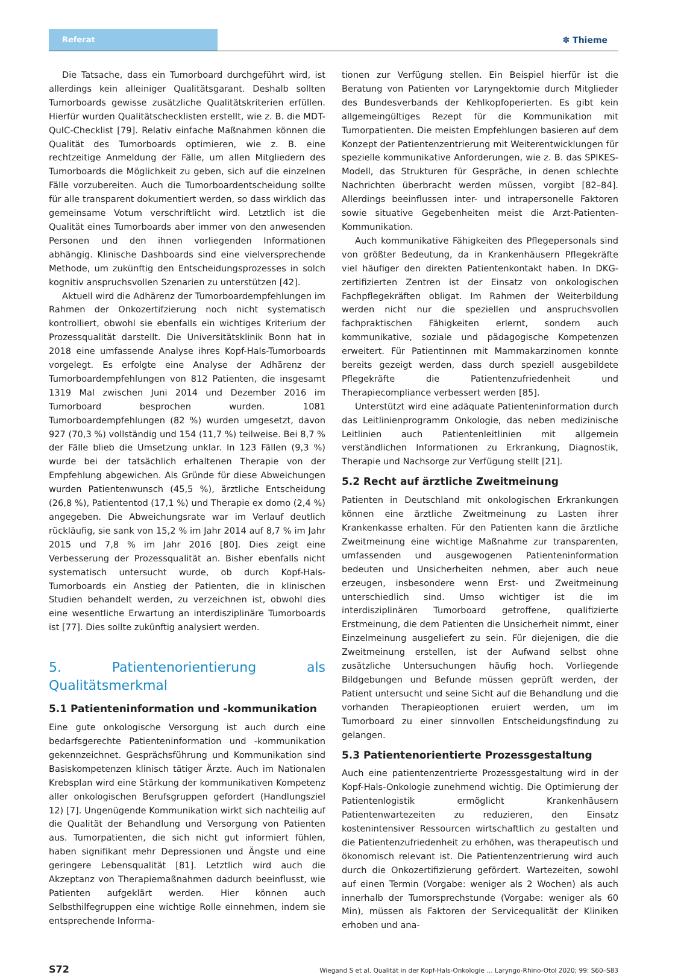Referat
✽ Thieme
Die Tatsache, dass ein Tumorboard durchgeführt wird, ist allerdings kein alleiniger Qualitätsgarant. Deshalb sollten Tumorboards gewisse zusätzliche Qualitätskriterien erfüllen. Hierfür wurden Qualitätschecklisten erstellt, wie z. B. die MDT-QuIC-Checklist [79]. Relativ einfache Maßnahmen können die Qualität des Tumorboards optimieren, wie z. B. eine rechtzeitige Anmeldung der Fälle, um allen Mitgliedern des Tumorboards die Möglichkeit zu geben, sich auf die einzelnen Fälle vorzubereiten. Auch die Tumorboardentscheidung sollte für alle transparent dokumentiert werden, so dass wirklich das gemeinsame Votum verschriftlicht wird. Letztlich ist die Qualität eines Tumorboards aber immer von den anwesenden Personen und den ihnen vorliegenden Informationen abhängig. Klinische Dashboards sind eine vielversprechende Methode, um zukünftig den Entscheidungsprozesses in solch kognitiv anspruchsvollen Szenarien zu unterstützen [42].
Aktuell wird die Adhärenz der Tumorboardempfehlungen im Rahmen der Onkozertifzierung noch nicht systematisch kontrolliert, obwohl sie ebenfalls ein wichtiges Kriterium der Prozessqualität darstellt. Die Universitätsklinik Bonn hat in 2018 eine umfassende Analyse ihres Kopf-Hals-Tumorboards vorgelegt. Es erfolgte eine Analyse der Adhärenz der Tumorboardempfehlungen von 812 Patienten, die insgesamt 1319 Mal zwischen Juni 2014 und Dezember 2016 im Tumorboard besprochen wurden. 1081 Tumorboardempfehlungen (82 %) wurden umgesetzt, davon 927 (70,3 %) vollständig und 154 (11,7 %) teilweise. Bei 8,7 % der Fälle blieb die Umsetzung unklar. In 123 Fällen (9,3 %) wurde bei der tatsächlich erhaltenen Therapie von der Empfehlung abgewichen. Als Gründe für diese Abweichungen wurden Patientenwunsch (45,5 %), ärztliche Entscheidung (26,8 %), Patiententod (17,1 %) und Therapie ex domo (2,4 %) angegeben. Die Abweichungsrate war im Verlauf deutlich rückläufig, sie sank von 15,2 % im Jahr 2014 auf 8,7 % im Jahr 2015 und 7,8 % im Jahr 2016 [80]. Dies zeigt eine Verbesserung der Prozessqualität an. Bisher ebenfalls nicht systematisch untersucht wurde, ob durch Kopf-Hals-Tumorboards ein Anstieg der Patienten, die in klinischen Studien behandelt werden, zu verzeichnen ist, obwohl dies eine wesentliche Erwartung an interdisziplinäre Tumorboards ist [77]. Dies sollte zukünftig analysiert werden.
5. Patientenorientierung als Qualitätsmerkmal
5.1 Patienteninformation und -kommunikation
Eine gute onkologische Versorgung ist auch durch eine bedarfsgerechte Patienteninformation und -kommunikation gekennzeichnet. Gesprächsführung und Kommunikation sind Basiskompetenzen klinisch tätiger Ärzte. Auch im Nationalen Krebsplan wird eine Stärkung der kommunikativen Kompetenz aller onkologischen Berufsgruppen gefordert (Handlungsziel 12) [7]. Ungenügende Kommunikation wirkt sich nachteilig auf die Qualität der Behandlung und Versorgung von Patienten aus. Tumorpatienten, die sich nicht gut informiert fühlen, haben signifikant mehr Depressionen und Ängste und eine geringere Lebensqualität [81]. Letztlich wird auch die Akzeptanz von Therapiemaßnahmen dadurch beeinflusst, wie Patienten aufgeklärt werden. Hier können auch Selbsthilfegruppen eine wichtige Rolle einnehmen, indem sie entsprechende Informa-
tionen zur Verfügung stellen. Ein Beispiel hierfür ist die Beratung von Patienten vor Laryngektomie durch Mitglieder des Bundesverbands der Kehlkopfoperierten. Es gibt kein allgemeingültiges Rezept für die Kommunikation mit Tumorpatienten. Die meisten Empfehlungen basieren auf dem Konzept der Patientenzentrierung mit Weiterentwicklungen für spezielle kommunikative Anforderungen, wie z. B. das SPIKES-Modell, das Strukturen für Gespräche, in denen schlechte Nachrichten überbracht werden müssen, vorgibt [82–84]. Allerdings beeinflussen inter- und intrapersonelle Faktoren sowie situative Gegebenheiten meist die Arzt-Patienten-Kommunikation.
Auch kommunikative Fähigkeiten des Pflegepersonals sind von größter Bedeutung, da in Krankenhäusern Pflegekräfte viel häufiger den direkten Patientenkontakt haben. In DKG-zertifizierten Zentren ist der Einsatz von onkologischen Fachpflegekräften obligat. Im Rahmen der Weiterbildung werden nicht nur die speziellen und anspruchsvollen fachpraktischen Fähigkeiten erlernt, sondern auch kommunikative, soziale und pädagogische Kompetenzen erweitert. Für Patientinnen mit Mammakarzinomen konnte bereits gezeigt werden, dass durch speziell ausgebildete Pflegekräfte die Patientenzufriedenheit und Therapiecompliance verbessert werden [85].
Unterstützt wird eine adäquate Patienteninformation durch das Leitlinienprogramm Onkologie, das neben medizinische Leitlinien auch Patientenleitlinien mit allgemein verständlichen Informationen zu Erkrankung, Diagnostik, Therapie und Nachsorge zur Verfügung stellt [21].
5.2 Recht auf ärztliche Zweitmeinung
Patienten in Deutschland mit onkologischen Erkrankungen können eine ärztliche Zweitmeinung zu Lasten ihrer Krankenkasse erhalten. Für den Patienten kann die ärztliche Zweitmeinung eine wichtige Maßnahme zur transparenten, umfassenden und ausgewogenen Patienteninformation bedeuten und Unsicherheiten nehmen, aber auch neue erzeugen, insbesondere wenn Erst- und Zweitmeinung unterschiedlich sind. Umso wichtiger ist die im interdisziplinären Tumorboard getroffene, qualifizierte Erstmeinung, die dem Patienten die Unsicherheit nimmt, einer Einzelmeinung ausgeliefert zu sein. Für diejenigen, die die Zweitmeinung erstellen, ist der Aufwand selbst ohne zusätzliche Untersuchungen häufig hoch. Vorliegende Bildgebungen und Befunde müssen geprüft werden, der Patient untersucht und seine Sicht auf die Behandlung und die vorhanden Therapieoptionen eruiert werden, um im Tumorboard zu einer sinnvollen Entscheidungsfindung zu gelangen.
5.3 Patientenorientierte Prozessgestaltung
Auch eine patientenzentrierte Prozessgestaltung wird in der Kopf-Hals-Onkologie zunehmend wichtig. Die Optimierung der Patientenlogistik ermöglicht Krankenhäusern Patientenwartezeiten zu reduzieren, den Einsatz kostenintensiver Ressourcen wirtschaftlich zu gestalten und die Patientenzufriedenheit zu erhöhen, was therapeutisch und ökonomisch relevant ist. Die Patientenzentrierung wird auch durch die Onkozertifizierung gefördert. Wartezeiten, sowohl auf einen Termin (Vorgabe: weniger als 2 Wochen) als auch innerhalb der Tumorsprechstunde (Vorgabe: weniger als 60 Min), müssen als Faktoren der Servicequalität der Kliniken erhoben und ana-
S72 Wiegand S et al. Qualität in der Kopf-Hals-Onkologie … Laryngo-Rhino-Otol 2020; 99: S60–S83